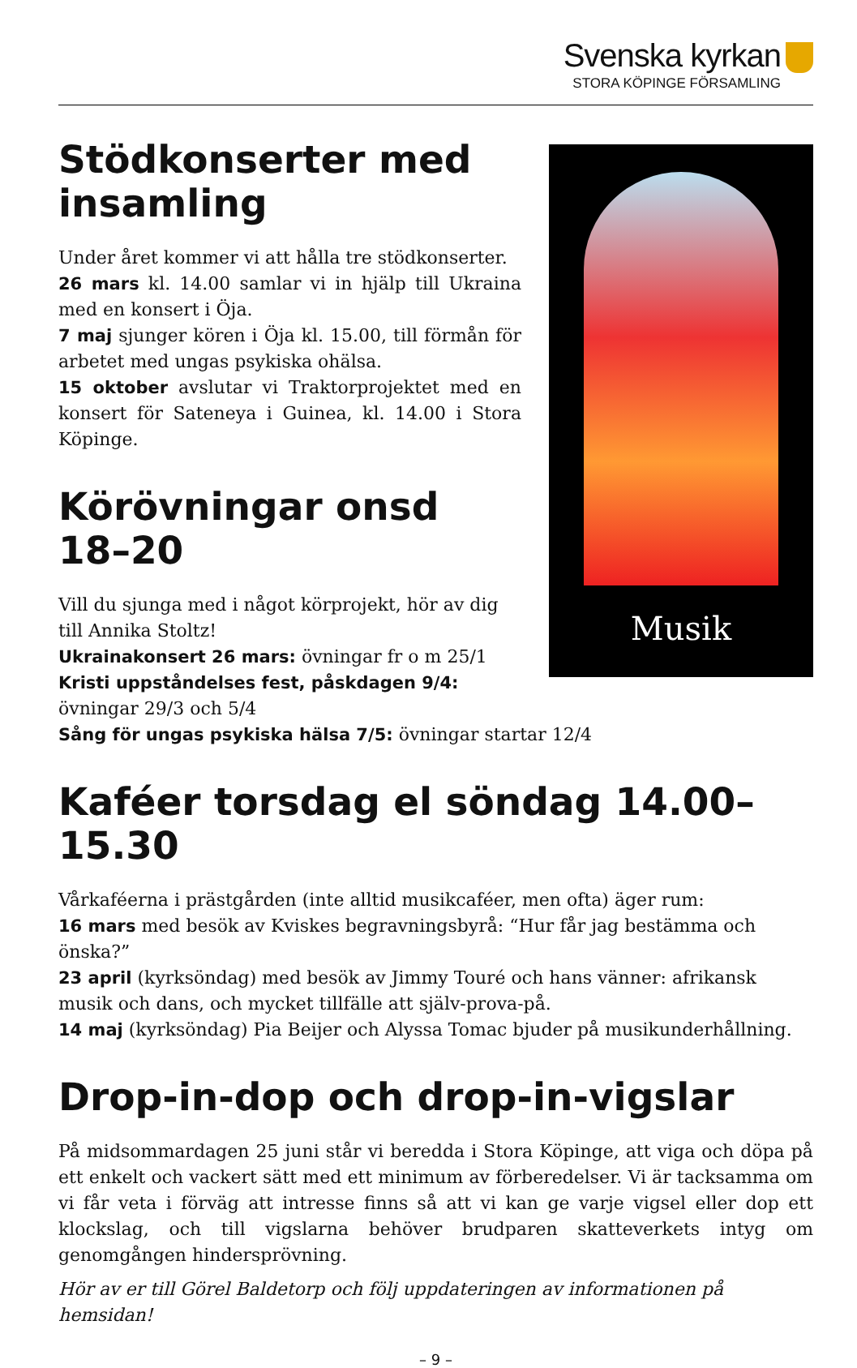Svenska kyrkan
STORA KÖPINGE FÖRSAMLING
Stödkonserter med insamling
Under året kommer vi att hålla tre stödkonserter.
26 mars kl. 14.00 samlar vi in hjälp till Ukraina med en konsert i Öja.
7 maj sjunger kören i Öja kl. 15.00, till förmån för arbetet med ungas psykiska ohälsa.
15 oktober avslutar vi Traktorprojektet med en konsert för Sateneya i Guinea, kl. 14.00 i Stora Köpinge.
Körövningar onsd 18–20
Vill du sjunga med i något körprojekt, hör av dig till Annika Stoltz!
Ukrainakonsert 26 mars: övningar fr o m 25/1
Kristi uppståndelses fest, påskdagen 9/4: övningar 29/3 och 5/4
Musik
Sång för ungas psykiska hälsa 7/5: övningar startar 12/4
Kaféer torsdag el söndag 14.00–15.30
Vårkaféerna i prästgården (inte alltid musikcaféer, men ofta) äger rum:
16 mars med besök av Kviskes begravningsbyrå: “Hur får jag bestämma och önska?”
23 april (kyrksöndag) med besök av Jimmy Touré och hans vänner: afrikansk musik och dans, och mycket tillfälle att själv-prova-på.
14 maj (kyrksöndag) Pia Beijer och Alyssa Tomac bjuder på musikunderhållning.
Drop-in-dop och drop-in-vigslar
På midsommardagen 25 juni står vi beredda i Stora Köpinge, att viga och döpa på ett enkelt och vackert sätt med ett minimum av förberedelser. Vi är tacksamma om vi får veta i förväg att intresse finns så att vi kan ge varje vigsel eller dop ett klockslag, och till vigslarna behöver brudparen skatteverkets intyg om genomgången hindersprövning.
Hör av er till Görel Baldetorp och följ uppdateringen av informationen på hemsidan!
– 9 –